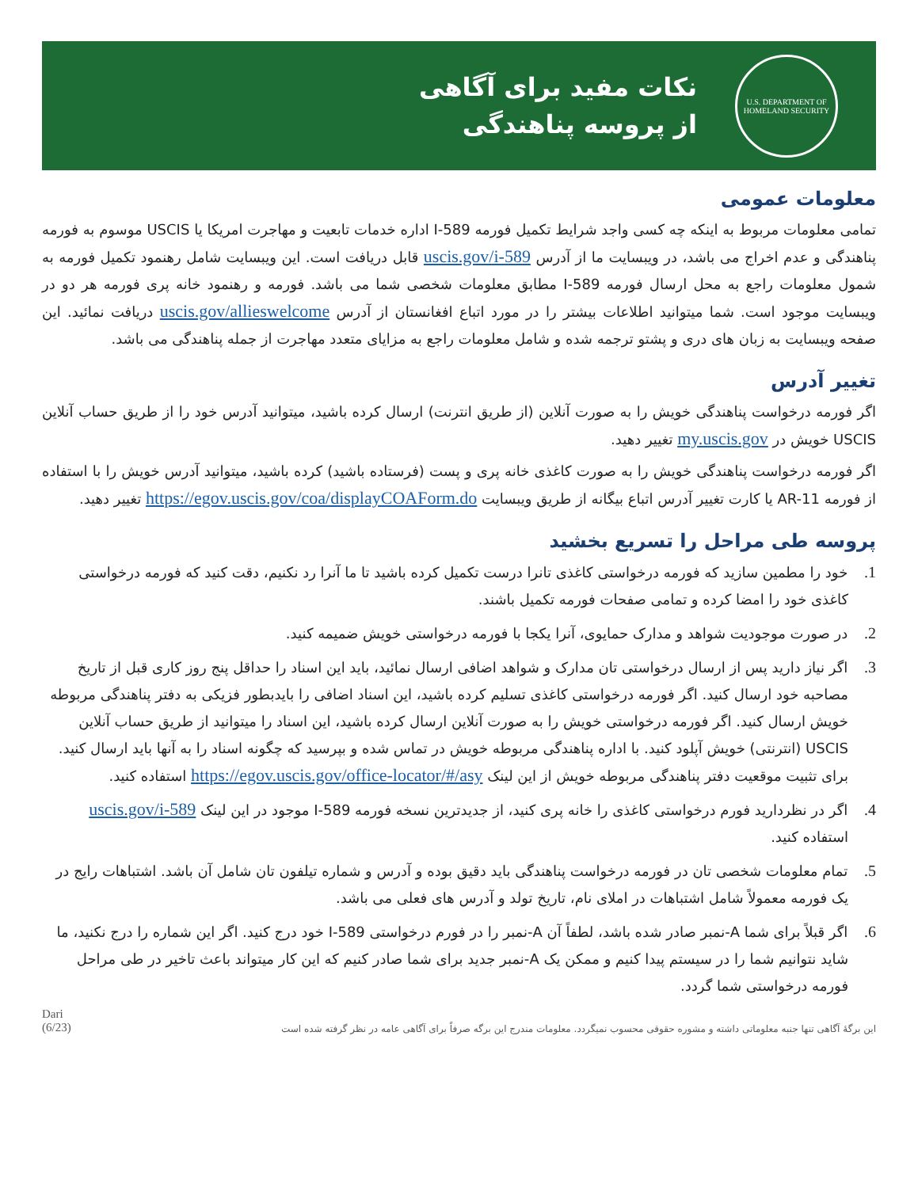U.S. DEPARTMENT OF
HOMELAND SECURITY
نکات مفید برای آگاهی
از پروسه پناهندگی
معلومات عمومی
تمامی معلومات مربوط به اینکه چه کسی واجد شرایط تکمیل فورمه I-589 اداره خدمات تابعیت و مهاجرت امریکا یا USCIS موسوم به فورمه پناهندگی و عدم اخراج می باشد، در ویبسایت ما از آدرس uscis.gov/i-589 قابل دریافت است. این ویبسایت شامل رهنمود تکمیل فورمه به شمول معلومات راجع به محل ارسال فورمه I-589 مطابق معلومات شخصی شما می باشد. فورمه و رهنمود خانه پری فورمه هر دو در ویبسایت موجود است. شما میتوانید اطلاعات بیشتر را در مورد اتباع افغانستان از آدرس uscis.gov/allieswelcome دریافت نمائید. این صفحه ویبسایت به زبان های دری و پشتو ترجمه شده و شامل معلومات راجع به مزایای متعدد مهاجرت از جمله پناهندگی می باشد.
تغییر آدرس
اگر فورمه درخواست پناهندگی خویش را به صورت آنلاین (از طریق انترنت) ارسال کرده باشید، میتوانید آدرس خود را از طریق حساب آنلاین USCIS خویش در my.uscis.gov تغییر دهید.
اگر فورمه درخواست پناهندگی خویش را به صورت کاغذی خانه پری و پست (فرستاده باشید) کرده باشید، میتوانید آدرس خویش را با استفاده از فورمه AR-11 یا کارت تغییر آدرس اتباع بیگانه از طریق ویبسایت https://egov.uscis.gov/coa/displayCOAForm.do تغییر دهید.
پروسه طی مراحل را تسریع بخشید
1. خود را مطمین سازید که فورمه درخواستی کاغذی تانرا درست تکمیل کرده باشید تا ما آنرا رد نکنیم، دقت کنید که فورمه درخواستی کاغذی خود را امضا کرده و تمامی صفحات فورمه تکمیل باشند.
2. در صورت موجودیت شواهد و مدارک حمایوی، آنرا یکجا با فورمه درخواستی خویش ضمیمه کنید.
3. اگر نیاز دارید پس از ارسال درخواستی تان مدارک و شواهد اضافی ارسال نمائید، باید این اسناد را حداقل پنج روز کاری قبل از تاریخ مصاحبه خود ارسال کنید. اگر فورمه درخواستی کاغذی تسلیم کرده باشید، این اسناد اضافی را بایدبطور فزیکی به دفتر پناهندگی مربوطه خویش ارسال کنید. اگر فورمه درخواستی خویش را به صورت آنلاین ارسال کرده باشید، این اسناد را میتوانید از طریق حساب آنلاین USCIS (انترنتی) خویش آپلود کنید. با اداره پناهندگی مربوطه خویش در تماس شده و بپرسید که چگونه اسناد را به آنها باید ارسال کنید. برای تثبیت موقعیت دفتر پناهندگی مربوطه خویش از این لینک https://egov.uscis.gov/office-locator/#/asy استفاده کنید.
4. اگر در نظردارید فورم درخواستی کاغذی را خانه پری کنید، از جدیدترین نسخه فورمه I-589 موجود در این لینک uscis.gov/i-589 استفاده کنید.
5. تمام معلومات شخصی تان در فورمه درخواست پناهندگی باید دقیق بوده و آدرس و شماره تیلفون تان شامل آن باشد. اشتباهات رایج در یک فورمه معمولاً شامل اشتباهات در املای نام، تاریخ تولد و آدرس های فعلی می باشد.
6. اگر قبلاً برای شما A-نمبر صادر شده باشد، لطفاً آن A-نمبر را در فورم درخواستی I-589 خود درج کنید. اگر این شماره را درج نکنید، ما شاید نتوانیم شما را در سیستم پیدا کنیم و ممکن یک A-نمبر جدید برای شما صادر کنیم که این کار میتواند باعث تاخیر در طی مراحل فورمه درخواستی شما گردد.
Dari
(6/23)
این برگهٔ آگاهی تنها جنبه معلوماتی داشته و مشوره حقوقی محسوب نمیگردد. معلومات مندرج این برگه صرفاً برای آگاهی عامه در نظر گرفته شده است